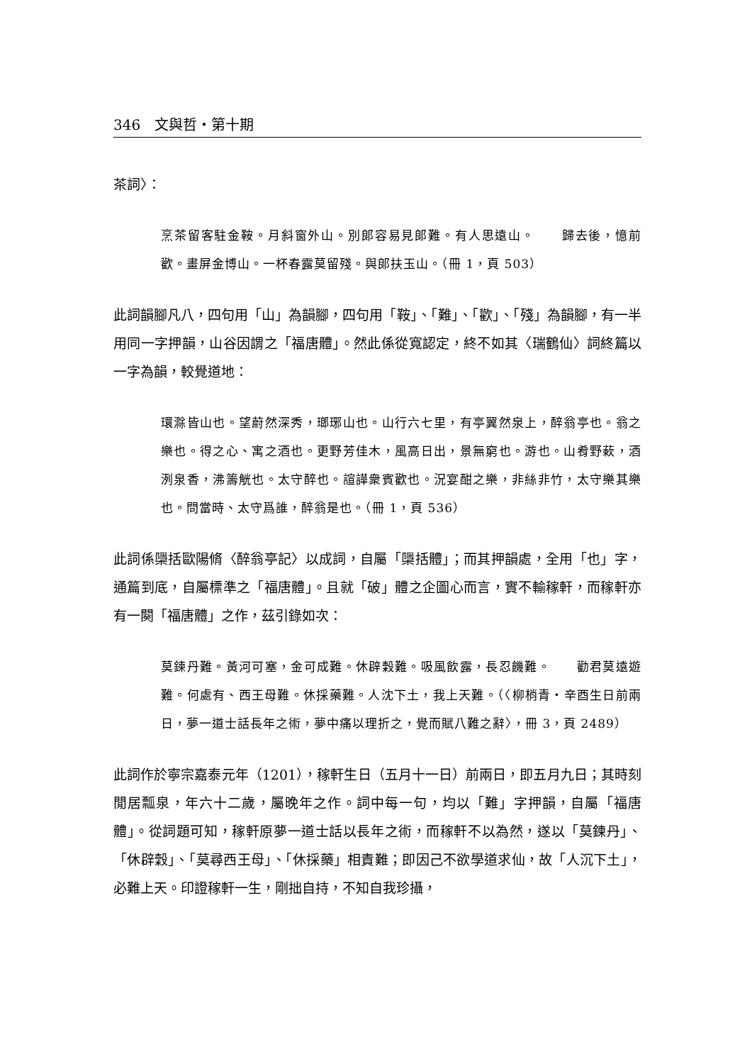346　文與哲・第十期
茶詞〉：
烹茶留客駐金鞍。月斜窗外山。別郎容易見郎難。有人思遠山。　　歸去後，憶前歡。畫屏金博山。一杯春露莫留殘。與郎扶玉山。（冊 1，頁 503）
此詞韻腳凡八，四句用「山」為韻腳，四句用「鞍」、「難」、「歡」、「殘」為韻腳，有一半用同一字押韻，山谷因謂之「福唐體」。然此係從寬認定，終不如其〈瑞鶴仙〉詞終篇以一字為韻，較覺道地：
環滁皆山也。望蔚然深秀，瑯琊山也。山行六七里，有亭翼然泉上，醉翁亭也。翁之樂也。得之心、寓之酒也。更野芳佳木，風高日出，景無窮也。游也。山肴野蔌，酒洌泉香，沸籌觥也。太守醉也。諠譁衆賓歡也。況宴酣之樂，非絲非竹，太守樂其樂也。問當時、太守爲誰，醉翁是也。（冊 1，頁 536）
此詞係檃括歐陽脩〈醉翁亭記〉以成詞，自屬「檃括體」；而其押韻處，全用「也」字，通篇到底，自屬標準之「福唐體」。且就「破」體之企圖心而言，實不輸稼軒，而稼軒亦有一闋「福唐體」之作，茲引錄如次：
莫鍊丹難。黃河可塞，金可成難。休辟穀難。吸風飲露，長忍饑難。　　勸君莫遠遊難。何處有、西王母難。休採藥難。人沈下土，我上天難。（〈柳梢青・辛酉生日前兩日，夢一道士話長年之術，夢中痛以理折之，覺而賦八難之辭〉，冊 3，頁 2489）
此詞作於寧宗嘉泰元年（1201），稼軒生日（五月十一日）前兩日，即五月九日；其時刻閒居瓢泉，年六十二歲，屬晚年之作。詞中每一句，均以「難」字押韻，自屬「福唐體」。從詞題可知，稼軒原夢一道士話以長年之術，而稼軒不以為然，遂以「莫鍊丹」、「休辟穀」、「莫尋西王母」、「休採藥」相責難；即因己不欲學道求仙，故「人沉下土」，必難上天。印證稼軒一生，剛拙自持，不知自我珍攝，